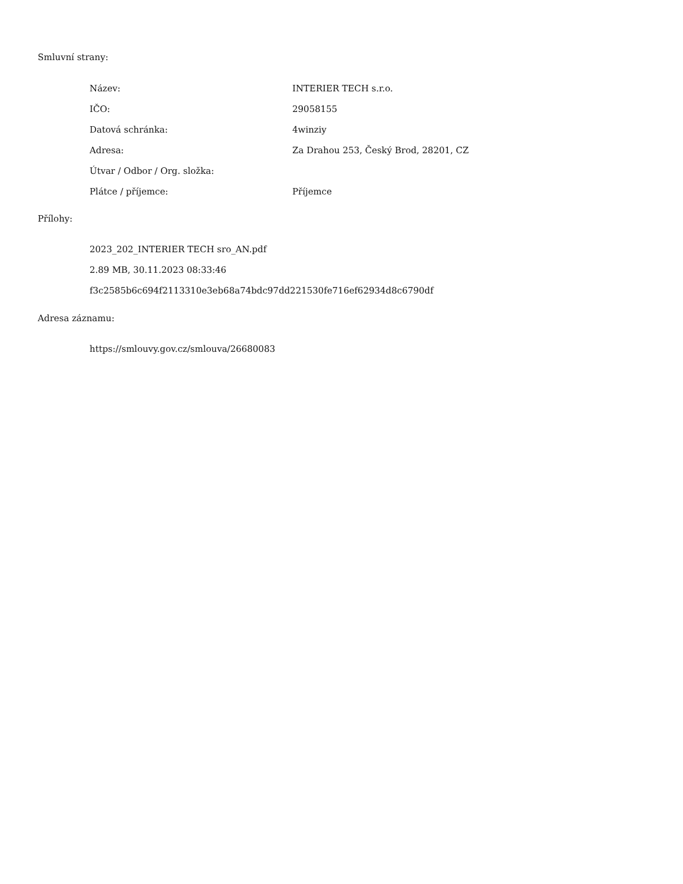Smluvní strany:
| Název: | INTERIER TECH s.r.o. |
| IČO: | 29058155 |
| Datová schránka: | 4winziy |
| Adresa: | Za Drahou 253, Český Brod, 28201, CZ |
| Útvar / Odbor / Org. složka: | |
| Plátce / příjemce: | Příjemce |
Přílohy:
2023_202_INTERIER TECH sro_AN.pdf
2.89 MB, 30.11.2023 08:33:46
f3c2585b6c694f2113310e3eb68a74bdc97dd221530fe716ef62934d8c6790df
Adresa záznamu:
https://smlouvy.gov.cz/smlouva/26680083